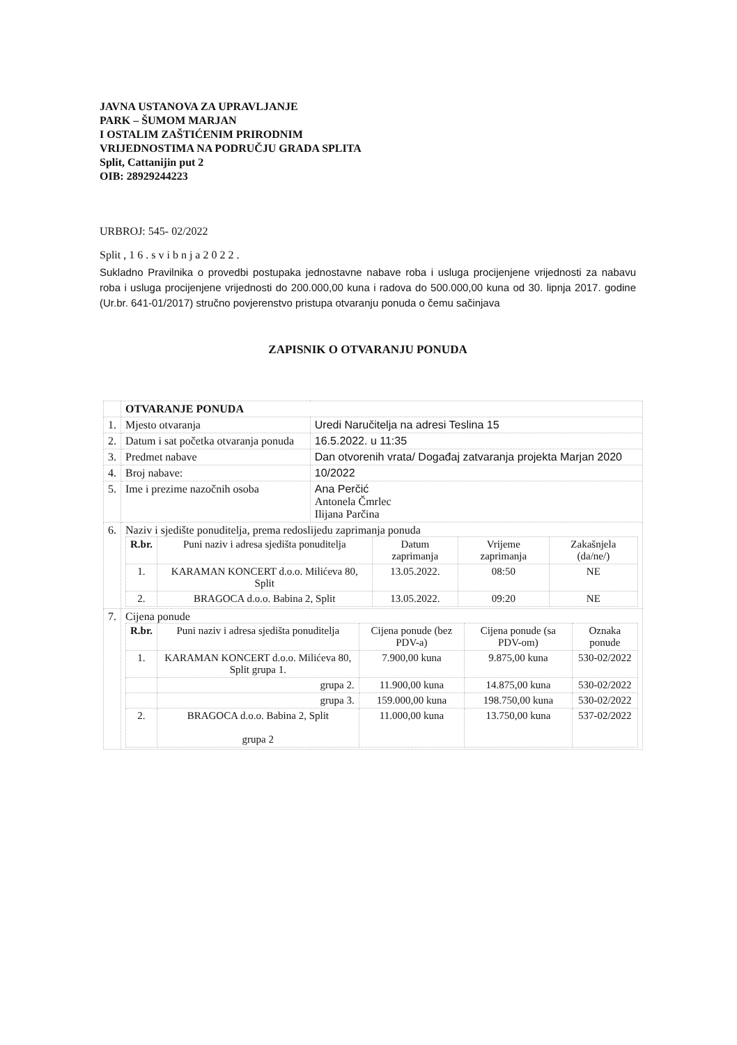JAVNA USTANOVA ZA UPRAVLJANJE
PARK – ŠUMOM MARJAN
I OSTALIM ZAŠTIĆENIM PRIRODNIM
VRIJEDNOSTIMA NA PODRUČJU GRADA SPLITA
Split, Cattanijin put 2
OIB: 28929244223
URBROJ: 545- 02/2022
Split , 1 6 . s v i b n j a 2 0 2 2 .
Sukladno Pravilnika o provedbi postupaka jednostavne nabave roba i usluga procijenjene vrijednosti za nabavu roba i usluga procijenjene vrijednosti do 200.000,00 kuna i radova do 500.000,00 kuna od 30. lipnja 2017. godine (Ur.br. 641-01/2017) stručno povjerenstvo pristupa otvaranju ponuda o čemu sačinjava
ZAPISNIK O OTVARANJU PONUDA
| | OTVARANJE PONUDA | |
| 1. | Mjesto otvaranja | Uredi Naručitelja na adresi Teslina 15 |
| 2. | Datum i sat početka otvaranja ponuda | 16.5.2022. u 11:35 |
| 3. | Predmet nabave | Dan otvorenih vrata/ Događaj zatvaranja projekta Marjan 2020 |
| 4. | Broj nabave: | 10/2022 |
| 5. | Ime i prezime nazočnih osoba | Ana Perčić Antonela Čmrlec Ilijana Parčina |
| 6. | Naziv i sjedište ponuditelja, prema redoslijedu zaprimanja ponuda / R.br. / Puni naziv i adresa sjedišta ponuditelja / Datum zaprimanja / Vrijeme zaprimanja / Zakašnjela (da/ne/) / / --- / --- / --- / --- / --- / / 1. / KARAMAN KONCERT d.o.o. Milićeva 80, Split / 13.05.2022. / 08:50 / NE / / 2. / BRAGOCA d.o.o. Babina 2, Split / 13.05.2022. / 09:20 / NE / | |
| 7. | Cijena ponude / R.br. / Puni naziv i adresa sjedišta ponuditelja / Cijena ponude (bez PDV-a) / Cijena ponude (sa PDV-om) / Oznaka ponude / / --- / --- / --- / --- / --- / / 1. / KARAMAN KONCERT d.o.o. Milićeva 80, Split grupa 1. / 7.900,00 kuna / 9.875,00 kuna / 530-02/2022 / / / grupa 2. / 11.900,00 kuna / 14.875,00 kuna / 530-02/2022 / / / grupa 3. / 159.000,00 kuna / 198.750,00 kuna / 530-02/2022 / / 2. / BRAGOCA d.o.o. Babina 2, Split grupa 2 / 11.000,00 kuna / 13.750,00 kuna / 537-02/2022 / | |